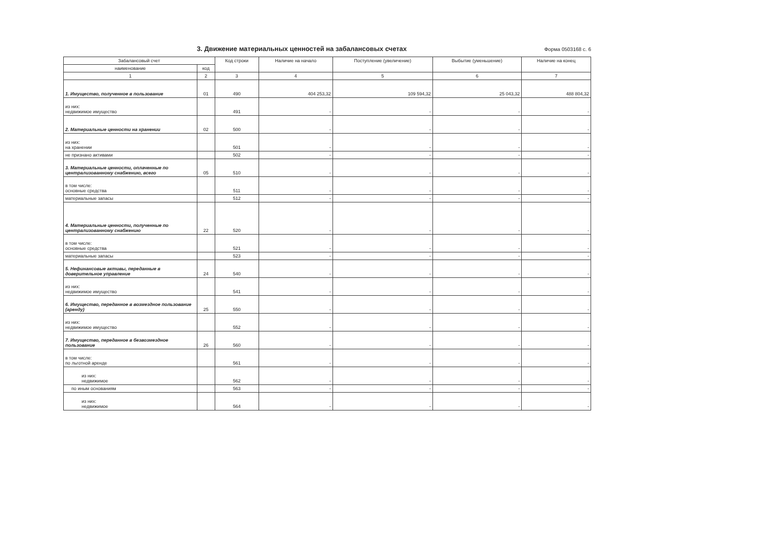3. Движение материальных ценностей на забалансовых счетах
Форма 0503168 с. 6
| Забалансовый счет | | Код строки | Наличие на начало | Поступление (увеличение) | Выбытие (уменьшение) | Наличие на конец |
| --- | --- | --- | --- | --- | --- | --- |
| наименование | код | | | | | |
| 1 | 2 | 3 | 4 | 5 | 6 | 7 |
| 1. Имущество, полученное в пользование | 01 | 490 | 404 253,32 | 109 594,32 | 25 043,32 | 488 804,32 |
| из них: недвижимое имущество | | 491 | - | - | - | - |
| 2. Материальные ценности на хранении | 02 | 500 | - | - | - | - |
| из них: на хранении | | 501 | - | - | - | - |
| не признано активами | | 502 | - | - | - | - |
| 3. Материальные ценности, оплаченные по централизованному снабжению, всего | 05 | 510 | - | - | - | - |
| в том числе: основные средства | | 511 | - | - | - | - |
| материальные запасы | | 512 | - | - | - | - |
| 4. Материальные ценности, полученные по централизованному снабжению | 22 | 520 | - | - | - | - |
| в том числе: основные средства | | 521 | - | - | - | - |
| материальные запасы | | 523 | - | - | - | - |
| 5. Нефинансовые активы, переданные в доверительное управление | 24 | 540 | - | - | - | - |
| из них: недвижимое имущество | | 541 | - | - | - | - |
| 6. Имущество, переданное в возмездное пользование (аренду) | 25 | 550 | - | - | - | - |
| из них: недвижимое имущество | | 552 | - | - | - | - |
| 7. Имущество, переданное в безвозмездное пользование | 26 | 560 | - | - | - | - |
| в том числе: по льготной аренде | | 561 | - | - | - | - |
| из них: недвижимое | | 562 | - | - | - | - |
| по иным основаниям | | 563 | - | - | - | - |
| из них: недвижимое | | 564 | - | - | - | - |